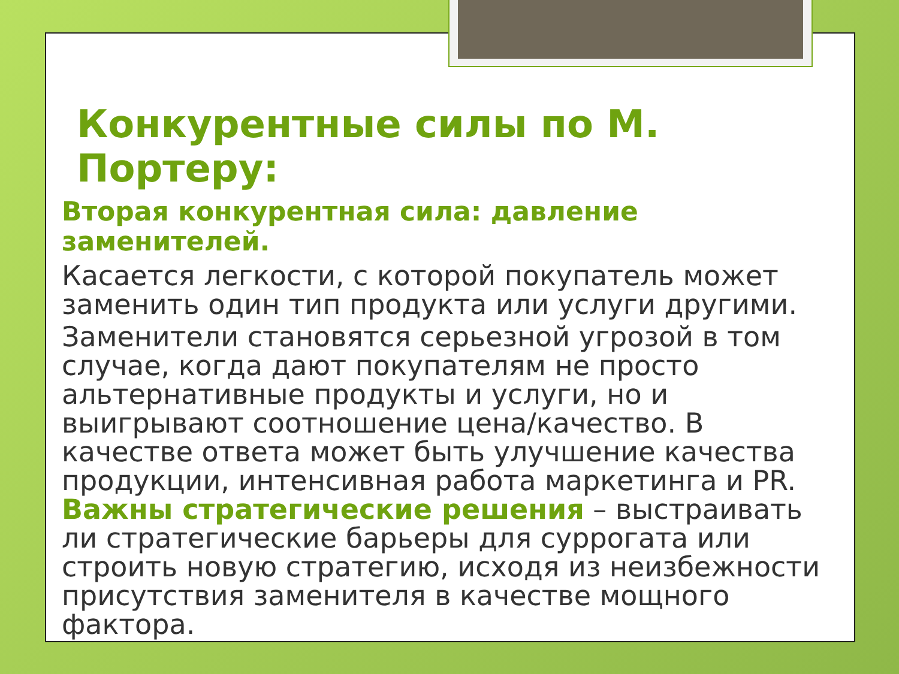Конкурентные силы по М. Портеру:
Вторая конкурентная сила: давление заменителей.
Касается легкости, с которой покупатель может заменить один тип продукта или услуги другими.
Заменители становятся серьезной угрозой в том случае, когда дают покупателям не просто альтернативные продукты и услуги, но и выигрывают соотношение цена/качество. В качестве ответа может быть улучшение качества продукции, интенсивная работа маркетинга и PR. Важны стратегические решения – выстраивать ли стратегические барьеры для суррогата или строить новую стратегию, исходя из неизбежности присутствия заменителя в качестве мощного фактора.